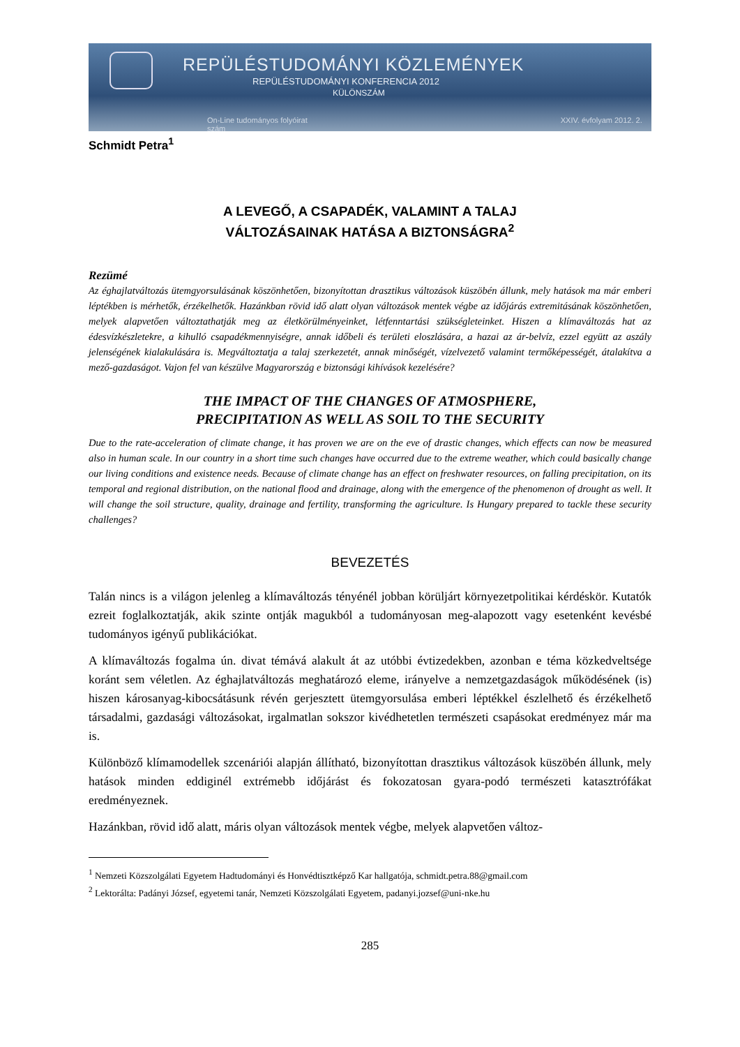REPÜLÉSTUDOMÁNYI KÖZLEMÉNYEK
REPÜLÉSTUDOMÁNYI KONFERENCIA 2012
KÜLÖNSZÁM
On-Line tudományos folyóirat XXIV. évfolyam 2012. 2. szám
Schmidt Petra<sup>1</sup>
A LEVEGŐ, A CSAPADÉK, VALAMINT A TALAJ
VÁLTOZÁSAINAK HATÁSA A BIZTONSÁGRA<sup>2</sup>
Rezümé
Az éghajlatváltozás ütemgyorsulásának köszönhetően, bizonyítottan drasztikus változások küszöbén állunk, mely hatások ma már emberi léptékben is mérhetők, érzékelhetők. Hazánkban rövid idő alatt olyan változások mentek végbe az időjárás extremitásának köszönhetően, melyek alapvetően változtathatják meg az életkörülményeinket, létfenntartási szükségleteinket. Hiszen a klímaváltozás hat az édesvízkészletekre, a kihulló csapadékmennyiségre, annak időbeli és területi eloszlására, a hazai az ár-belvíz, ezzel együtt az aszály jelenségének kialakulására is. Megváltoztatja a talaj szerkezetét, annak minőségét, vízelvezető valamint termőképességét, átalakítva a mező-gazdaságot. Vajon fel van készülve Magyarország e biztonsági kihívások kezelésére?
THE IMPACT OF THE CHANGES OF ATMOSPHERE,
PRECIPITATION AS WELL AS SOIL TO THE SECURITY
Due to the rate-acceleration of climate change, it has proven we are on the eve of drastic changes, which effects can now be measured also in human scale. In our country in a short time such changes have occurred due to the extreme weather, which could basically change our living conditions and existence needs. Because of climate change has an effect on freshwater resources, on falling precipitation, on its temporal and regional distribution, on the national flood and drainage, along with the emergence of the phenomenon of drought as well. It will change the soil structure, quality, drainage and fertility, transforming the agriculture. Is Hungary prepared to tackle these security challenges?
BEVEZETÉS
Talán nincs is a világon jelenleg a klímaváltozás tényénél jobban körüljárt környezetpolitikai kérdéskör. Kutatók ezreit foglalkoztatják, akik szinte ontják magukból a tudományosan meg-alapozott vagy esetenként kevésbé tudományos igényű publikációkat.
A klímaváltozás fogalma ún. divat témává alakult át az utóbbi évtizedekben, azonban e téma közkedveltsége koránt sem véletlen. Az éghajlatváltozás meghatározó eleme, irányelve a nemzetgazdaságok működésének (is) hiszen károsanyag-kibocsátásunk révén gerjesztett ütemgyorsulása emberi léptékkel észlelhető és érzékelhető társadalmi, gazdasági változásokat, irgalmatlan sokszor kivédhetetlen természeti csapásokat eredményez már ma is.
Különböző klímamodellek szcenáriói alapján állítható, bizonyítottan drasztikus változások küszöbén állunk, mely hatások minden eddiginél extrémebb időjárást és fokozatosan gyara-podó természeti katasztrófákat eredményeznek.
Hazánkban, rövid idő alatt, máris olyan változások mentek végbe, melyek alapvetően változ-
<sup>1</sup> Nemzeti Közszolgálati Egyetem Hadtudományi és Honvédtisztképző Kar hallgatója, schmidt.petra.88@gmail.com
<sup>2</sup> Lektorálta: Padányi József, egyetemi tanár, Nemzeti Közszolgálati Egyetem, padanyi.jozsef@uni-nke.hu
285